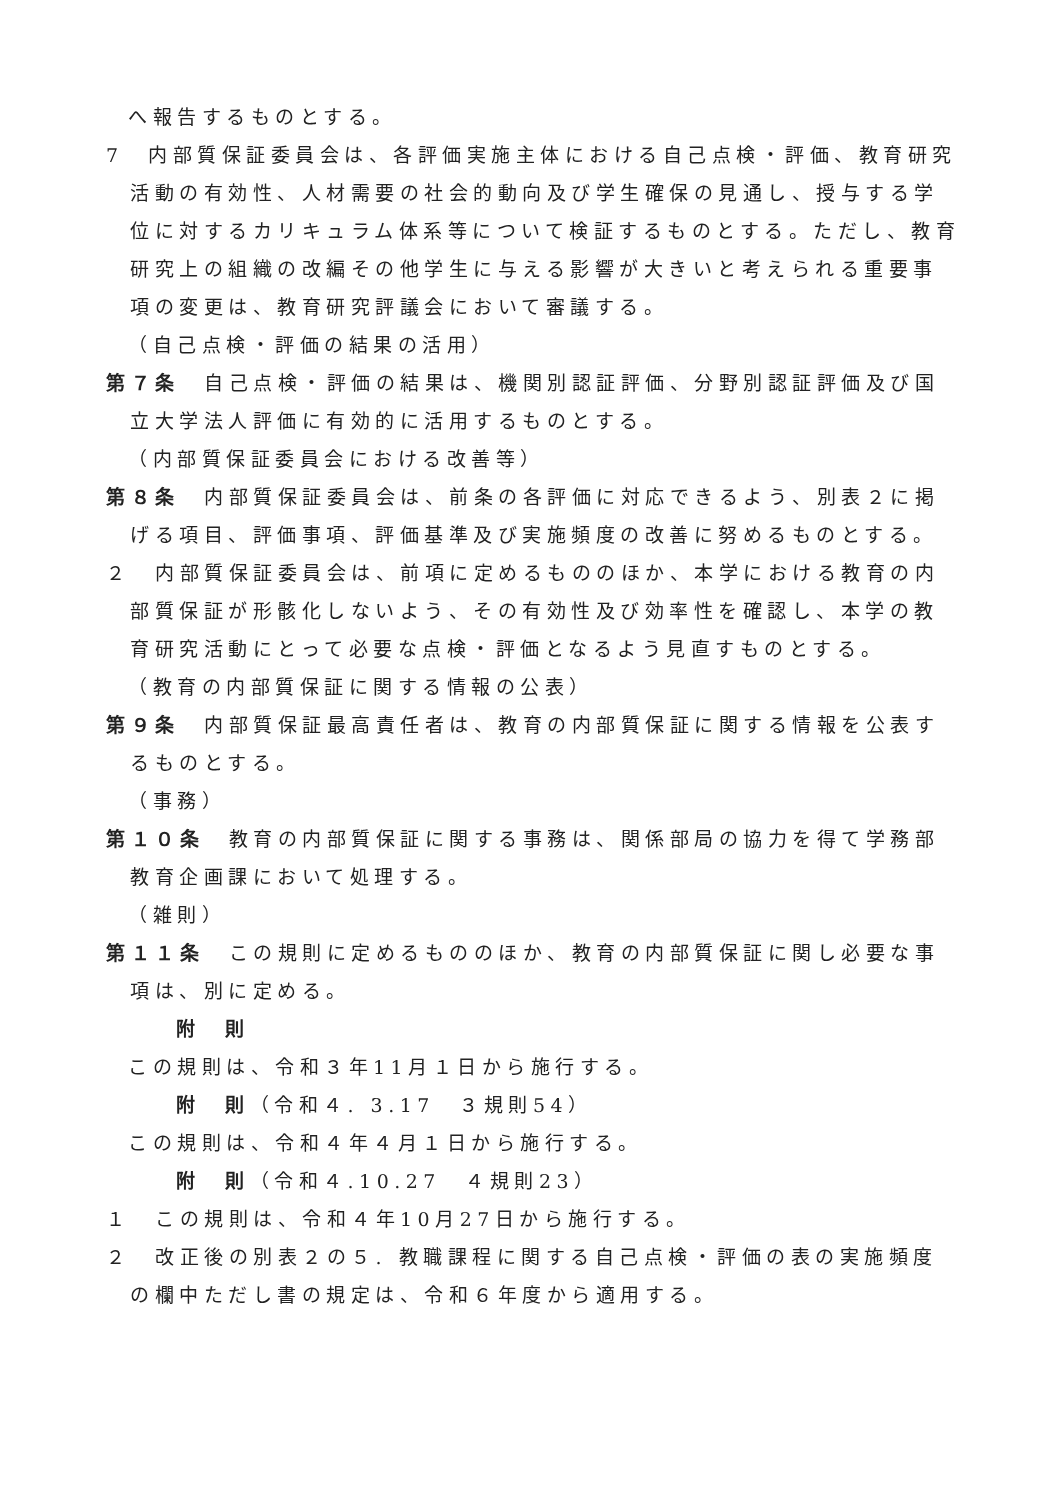へ報告するものとする。
7　内部質保証委員会は、各評価実施主体における自己点検・評価、教育研究活動の有効性、人材需要の社会的動向及び学生確保の見通し、授与する学位に対するカリキュラム体系等について検証するものとする。ただし、教育研究上の組織の改編その他学生に与える影響が大きいと考えられる重要事項の変更は、教育研究評議会において審議する。
（自己点検・評価の結果の活用）
第７条　自己点検・評価の結果は、機関別認証評価、分野別認証評価及び国立大学法人評価に有効的に活用するものとする。
（内部質保証委員会における改善等）
第８条　内部質保証委員会は、前条の各評価に対応できるよう、別表２に掲げる項目、評価事項、評価基準及び実施頻度の改善に努めるものとする。
２　内部質保証委員会は、前項に定めるもののほか、本学における教育の内部質保証が形骸化しないよう、その有効性及び効率性を確認し、本学の教育研究活動にとって必要な点検・評価となるよう見直すものとする。
（教育の内部質保証に関する情報の公表）
第９条　内部質保証最高責任者は、教育の内部質保証に関する情報を公表するものとする。
（事務）
第１０条　教育の内部質保証に関する事務は、関係部局の協力を得て学務部教育企画課において処理する。
（雑則）
第１１条　この規則に定めるもののほか、教育の内部質保証に関し必要な事項は、別に定める。
附　則
この規則は、令和３年11月１日から施行する。
附　則（令和４. 3.17　３規則54）
この規則は、令和４年４月１日から施行する。
附　則（令和４.10.27　４規則23）
１　この規則は、令和４年10月27日から施行する。
２　改正後の別表２の５. 教職課程に関する自己点検・評価の表の実施頻度の欄中ただし書の規定は、令和６年度から適用する。